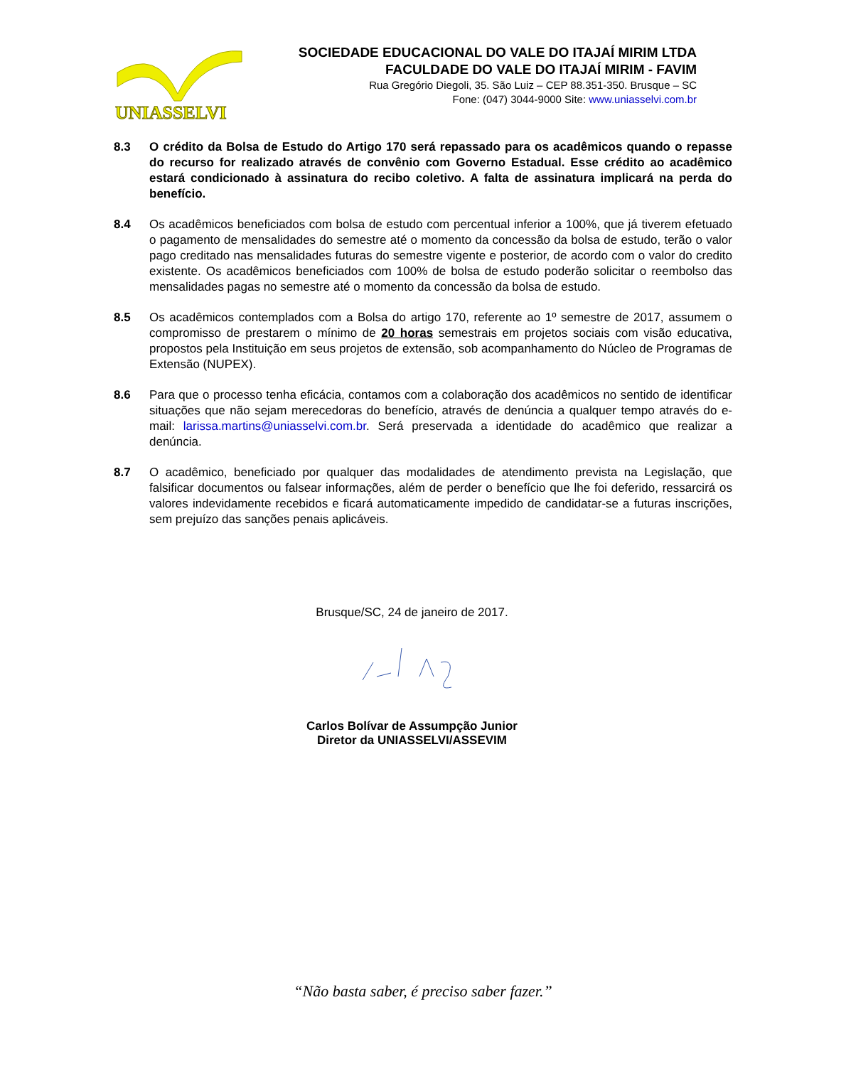UNIASSELVI
SOCIEDADE EDUCACIONAL DO VALE DO ITAJAÍ MIRIM LTDA
FACULDADE DO VALE DO ITAJAÍ MIRIM - FAVIM
Rua Gregório Diegoli, 35. São Luiz – CEP 88.351-350. Brusque – SC
Fone: (047) 3044-9000 Site: www.uniasselvi.com.br
8.3 O crédito da Bolsa de Estudo do Artigo 170 será repassado para os acadêmicos quando o repasse do recurso for realizado através de convênio com Governo Estadual. Esse crédito ao acadêmico estará condicionado à assinatura do recibo coletivo. A falta de assinatura implicará na perda do benefício.
8.4 Os acadêmicos beneficiados com bolsa de estudo com percentual inferior a 100%, que já tiverem efetuado o pagamento de mensalidades do semestre até o momento da concessão da bolsa de estudo, terão o valor pago creditado nas mensalidades futuras do semestre vigente e posterior, de acordo com o valor do credito existente. Os acadêmicos beneficiados com 100% de bolsa de estudo poderão solicitar o reembolso das mensalidades pagas no semestre até o momento da concessão da bolsa de estudo.
8.5 Os acadêmicos contemplados com a Bolsa do artigo 170, referente ao 1º semestre de 2017, assumem o compromisso de prestarem o mínimo de 20 horas semestrais em projetos sociais com visão educativa, propostos pela Instituição em seus projetos de extensão, sob acompanhamento do Núcleo de Programas de Extensão (NUPEX).
8.6 Para que o processo tenha eficácia, contamos com a colaboração dos acadêmicos no sentido de identificar situações que não sejam merecedoras do benefício, através de denúncia a qualquer tempo através do e-mail: larissa.martins@uniasselvi.com.br. Será preservada a identidade do acadêmico que realizar a denúncia.
8.7 O acadêmico, beneficiado por qualquer das modalidades de atendimento prevista na Legislação, que falsificar documentos ou falsear informações, além de perder o benefício que lhe foi deferido, ressarcirá os valores indevidamente recebidos e ficará automaticamente impedido de candidatar-se a futuras inscrições, sem prejuízo das sanções penais aplicáveis.
Brusque/SC, 24 de janeiro de 2017.
Carlos Bolívar de Assumpção Junior
Diretor da UNIASSELVI/ASSEVIM
“Não basta saber, é preciso saber fazer.”